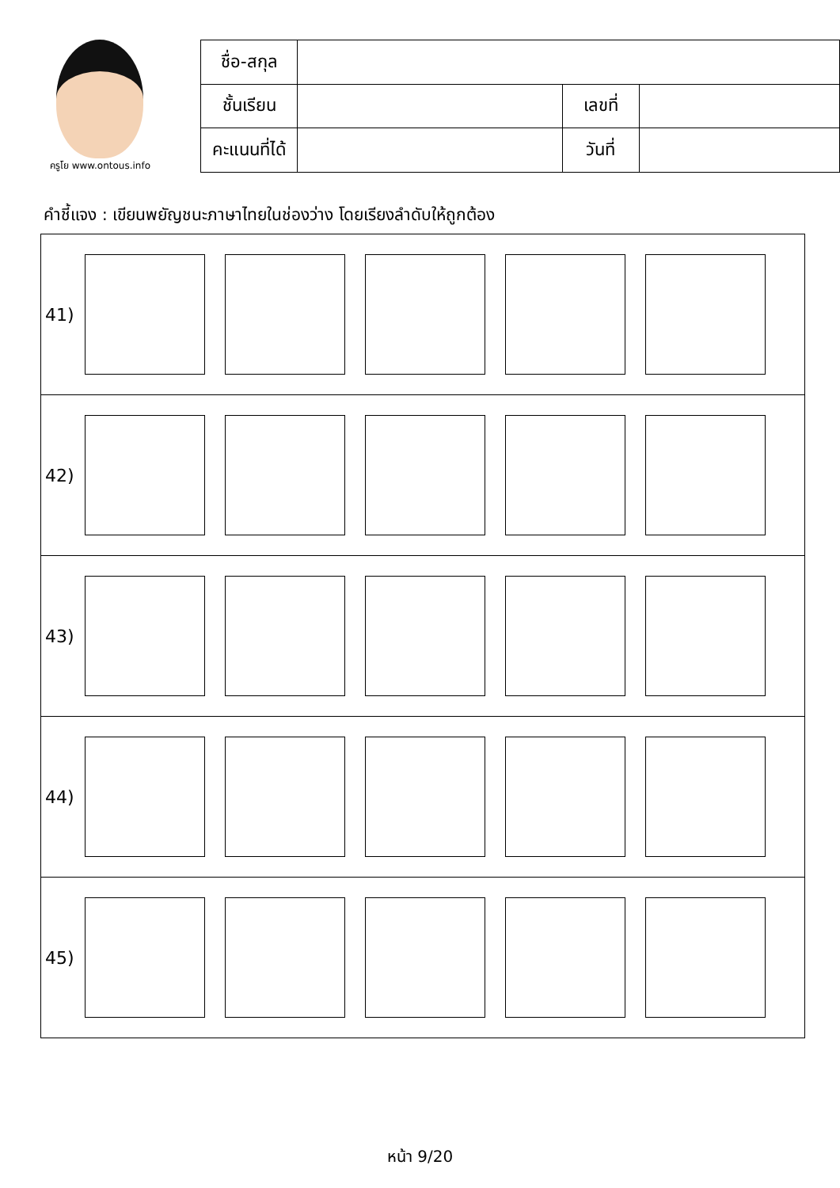ครูโย www.ontous.info
| ชื่อ-สกุล | | | |
| ชั้นเรียน | | เลขที่ | |
| คะแนนที่ได้ | | วันที่ | |
คำชี้แจง : เขียนพยัญชนะภาษาไทยในช่องว่าง โดยเรียงลำดับให้ถูกต้อง
| 41) |
| 42) |
| 43) |
| 44) |
| 45) |
หน้า 9/20